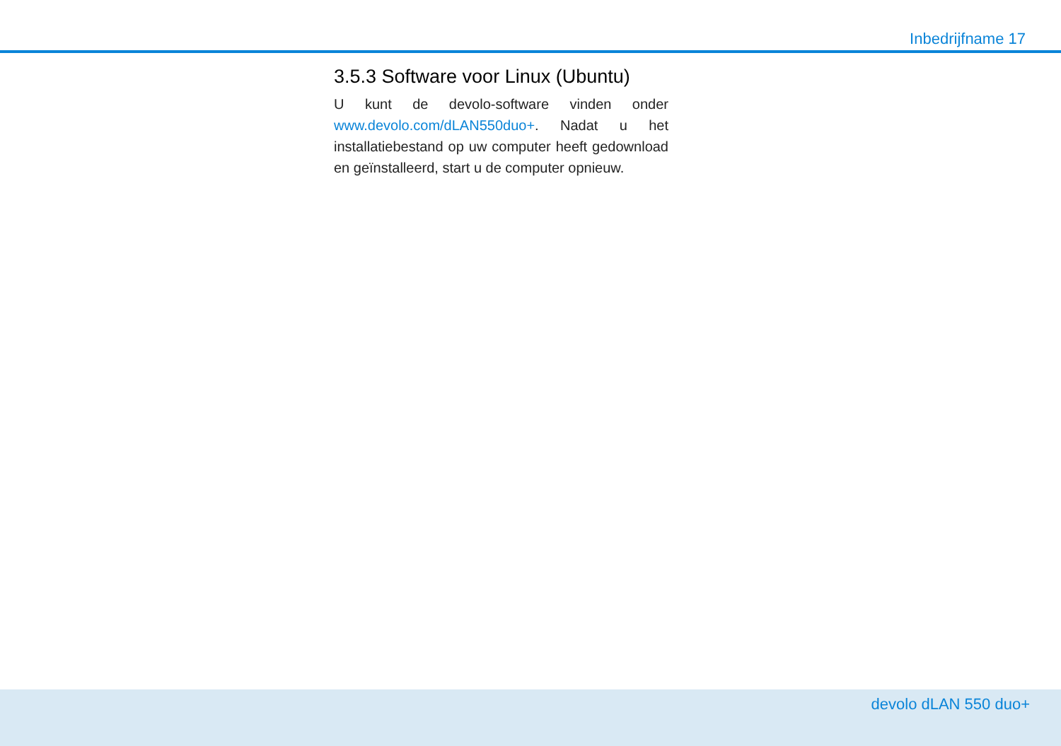Inbedrijfname 17
3.5.3 Software voor Linux (Ubuntu)
U kunt de devolo-software vinden onder www.devolo.com/dLAN550duo+. Nadat u het installatiebestand op uw computer heeft gedownload en geïnstalleerd, start u de computer opnieuw.
devolo dLAN 550 duo+